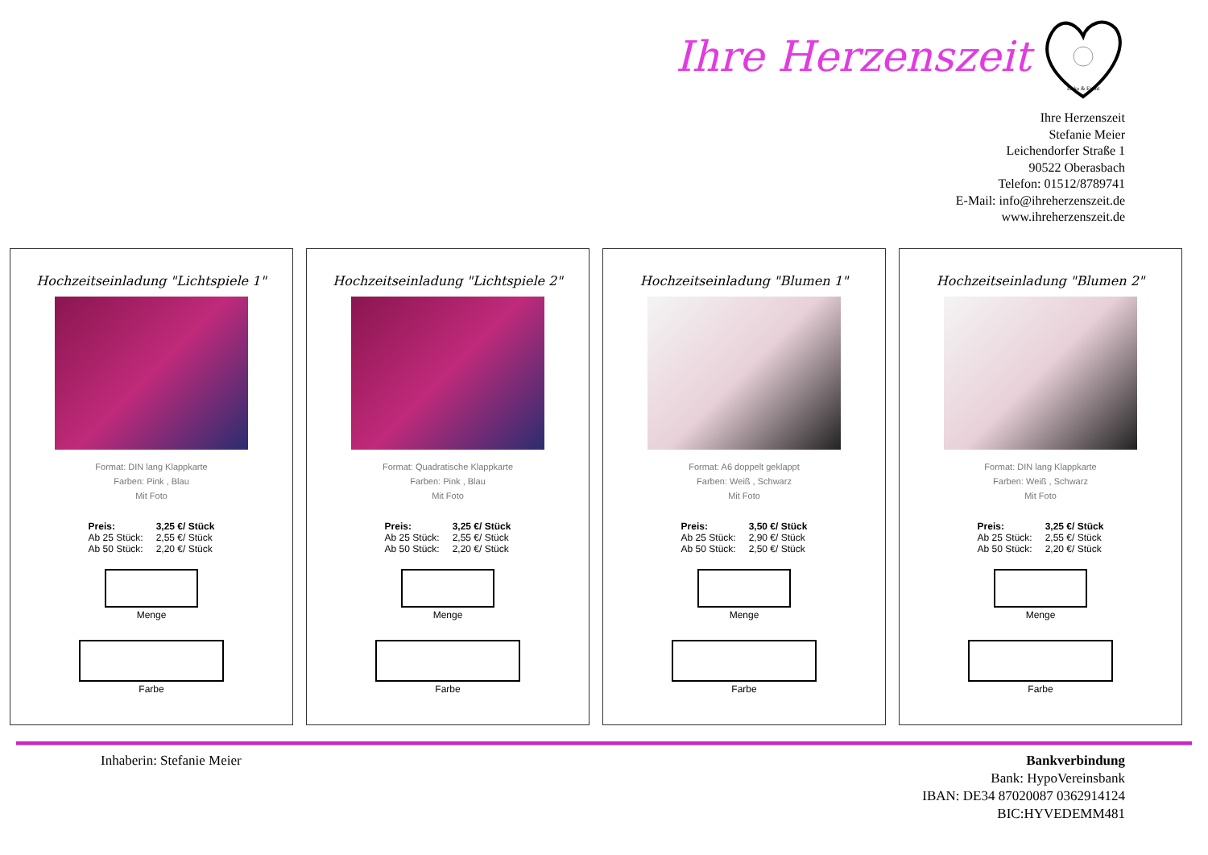Ihre Herzenszeit
Deko & Event
Ihre Herzenszeit
Stefanie Meier
Leichendorfer Straße 1
90522 Oberasbach
Telefon: 01512/8789741
E-Mail: info@ihreherzenszeit.de
www.ihreherzenszeit.de
Hochzeitseinladung "Lichtspiele 1"
Format: DIN lang Klappkarte
Farben: Pink , Blau
Mit Foto
| Preis: | 3,25 €/ Stück |
| Ab 25 Stück: | 2,55 €/ Stück |
| Ab 50 Stück: | 2,20 €/ Stück |
Menge
Farbe
Hochzeitseinladung "Lichtspiele 2"
Format: Quadratische Klappkarte
Farben: Pink , Blau
Mit Foto
| Preis: | 3,25 €/ Stück |
| Ab 25 Stück: | 2,55 €/ Stück |
| Ab 50 Stück: | 2,20 €/ Stück |
Menge
Farbe
Hochzeitseinladung "Blumen 1"
Format: A6 doppelt geklappt
Farben: Weiß , Schwarz
Mit Foto
| Preis: | 3,50 €/ Stück |
| Ab 25 Stück: | 2,90 €/ Stück |
| Ab 50 Stück: | 2,50 €/ Stück |
Menge
Farbe
Hochzeitseinladung "Blumen 2"
Format: DIN lang Klappkarte
Farben: Weiß , Schwarz
Mit Foto
| Preis: | 3,25 €/ Stück |
| Ab 25 Stück: | 2,55 €/ Stück |
| Ab 50 Stück: | 2,20 €/ Stück |
Menge
Farbe
Inhaberin: Stefanie Meier Bankverbindung
Bank: HypoVereinsbank
IBAN: DE34 87020087 0362914124
BIC:HYVEDEMM481